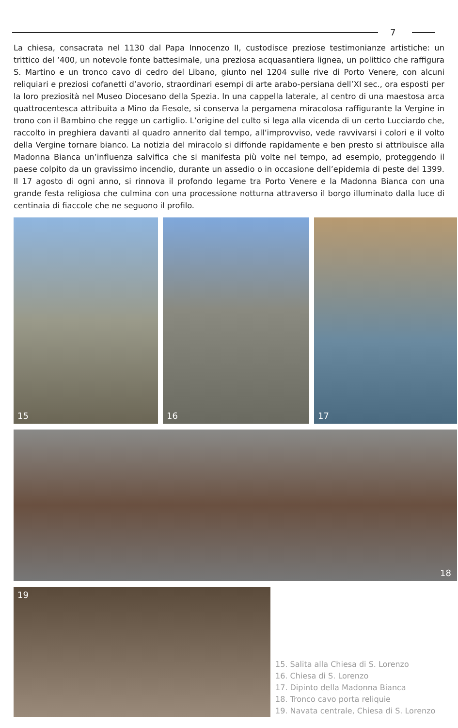7
La chiesa, consacrata nel 1130 dal Papa Innocenzo II, custodisce preziose testimonianze artistiche: un trittico del ’400, un notevole fonte battesimale, una preziosa acquasantiera lignea, un polittico che raffigura S. Martino e un tronco cavo di cedro del Libano, giunto nel 1204 sulle rive di Porto Venere, con alcuni reliquiari e preziosi cofanetti d’avorio, straordinari esempi di arte arabo-persiana dell’XI sec., ora esposti per la loro preziosità nel Museo Diocesano della Spezia. In una cappella laterale, al centro di una maestosa arca quattrocentesca attribuita a Mino da Fiesole, si conserva la pergamena miracolosa raffigurante la Vergine in trono con il Bambino che regge un cartiglio. L’origine del culto si lega alla vicenda di un certo Lucciardo che, raccolto in preghiera davanti al quadro annerito dal tempo, all’improvviso, vede ravvivarsi i colori e il volto della Vergine tornare bianco. La notizia del miracolo si diffonde rapidamente e ben presto si attribuisce alla Madonna Bianca un’influenza salvifica che si manifesta più volte nel tempo, ad esempio, proteggendo il paese colpito da un gravissimo incendio, durante un assedio o in occasione dell’epidemia di peste del 1399. Il 17 agosto di ogni anno, si rinnova il profondo legame tra Porto Venere e la Madonna Bianca con una grande festa religiosa che culmina con una processione notturna attraverso il borgo illuminato dalla luce di centinaia di fiaccole che ne seguono il profilo.
15
16
17
18
19
15. Salita alla Chiesa di S. Lorenzo
16. Chiesa di S. Lorenzo
17. Dipinto della Madonna Bianca
18. Tronco cavo porta reliquie
19. Navata centrale, Chiesa di S. Lorenzo